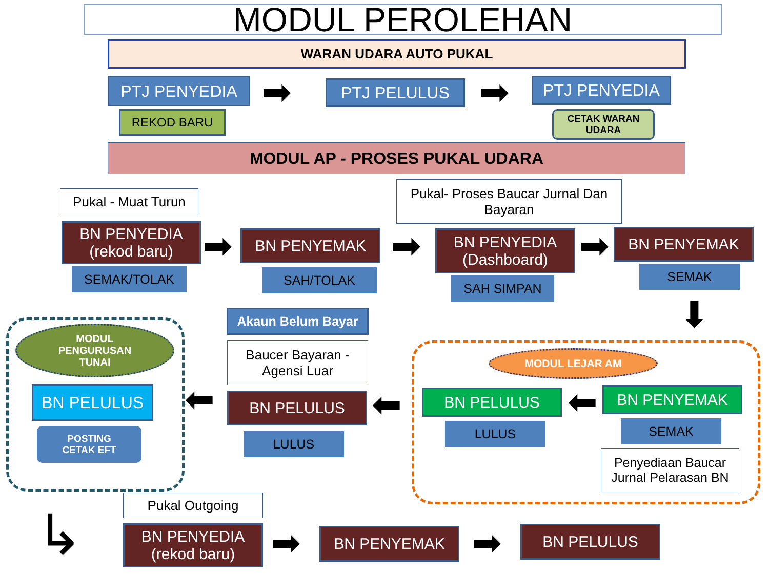MODUL PEROLEHAN
WARAN UDARA AUTO PUKAL
PTJ PENYEDIA
REKOD BARU ➡ PTJ PELULUS ➡ PTJ PENYEDIA
CETAK WARAN UDARA
MODUL AP - PROSES PUKAL UDARA
Pukal - Muat Turun
Pukal- Proses Baucar Jurnal Dan Bayaran
BN PENYEDIA
(rekod baru)
SEMAK/TOLAK
➡ BN PENYEMAK
SAH/TOLAK
➡
BN PENYEDIA
(Dashboard)
SAH SIMPAN
➡ BN PENYEMAK
SEMAK
⬇
MODUL
PENGURUSAN
TUNAI
BN PELULUS
POSTING
CETAK EFT
Akaun Belum Bayar
Baucer Bayaran - Agensi Luar
⬅ BN PELULUS
LULUS
⬅
MODUL LEJAR AM
BN PELULUS
LULUS
⬅ BN PENYEMAK
SEMAK
Penyediaan Baucar Jurnal Pelarasan BN
↳
Pukal Outgoing
BN PENYEDIA
(rekod baru)
➡ BN PENYEMAK ➡ BN PELULUS